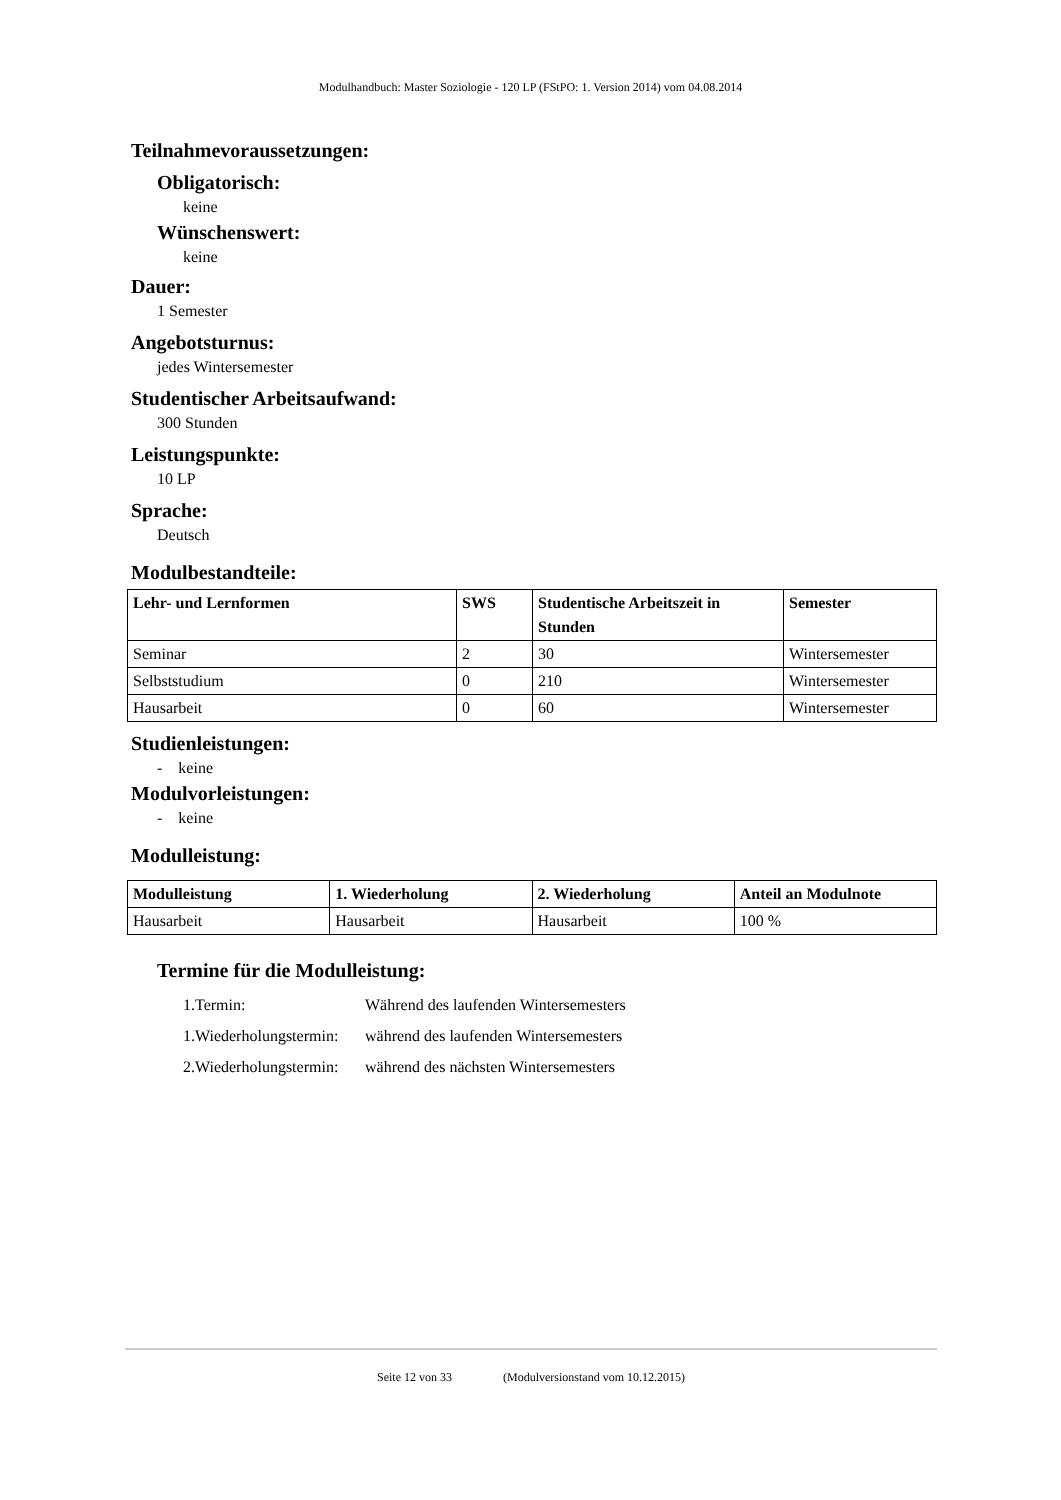Modulhandbuch: Master Soziologie - 120 LP (FStPO: 1. Version 2014) vom 04.08.2014
Teilnahmevoraussetzungen:
Obligatorisch:
keine
Wünschenswert:
keine
Dauer:
1 Semester
Angebotsturnus:
jedes Wintersemester
Studentischer Arbeitsaufwand:
300 Stunden
Leistungspunkte:
10 LP
Sprache:
Deutsch
Modulbestandteile:
| Lehr- und Lernformen | SWS | Studentische Arbeitszeit in Stunden | Semester |
| --- | --- | --- | --- |
| Seminar | 2 | 30 | Wintersemester |
| Selbststudium | 0 | 210 | Wintersemester |
| Hausarbeit | 0 | 60 | Wintersemester |
Studienleistungen:
- keine
Modulvorleistungen:
- keine
Modulleistung:
| Modulleistung | 1. Wiederholung | 2. Wiederholung | Anteil an Modulnote |
| --- | --- | --- | --- |
| Hausarbeit | Hausarbeit | Hausarbeit | 100 % |
Termine für die Modulleistung:
1.Termin: Während des laufenden Wintersemesters
1.Wiederholungstermin: während des laufenden Wintersemesters
2.Wiederholungstermin: während des nächsten Wintersemesters
Seite 12 von 33 (Modulversionstand vom 10.12.2015)